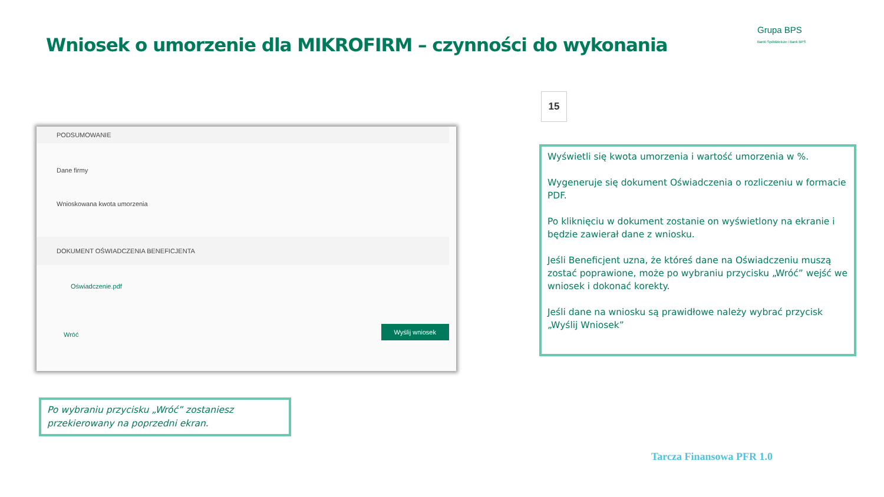Wniosek o umorzenie dla MIKROFIRM – czynności do wykonania
Grupa BPS
Banki Spółdzielcze i Bank BPS
15
PODSUMOWANIE
Dane firmy
Wnioskowana kwota umorzenia
DOKUMENT OŚWIADCZENIA BENEFICJENTA
Oświadczenie.pdf
Wróć
Wyślij wniosek
Wyświetli się kwota umorzenia i wartość umorzenia w %.
Wygeneruje się dokument Oświadczenia o rozliczeniu w formacie PDF.
Po kliknięciu w dokument zostanie on wyświetlony na ekranie i będzie zawierał dane z wniosku.
Jeśli Beneficjent uzna, że któreś dane na Oświadczeniu muszą zostać poprawione, może po wybraniu przycisku „Wróć” wejść we wniosek i dokonać korekty.
Jeśli dane na wniosku są prawidłowe należy wybrać przycisk „Wyślij Wniosek”
Po wybraniu przycisku „Wróć” zostaniesz przekierowany na poprzedni ekran.
Tarcza Finansowa PFR 1.0